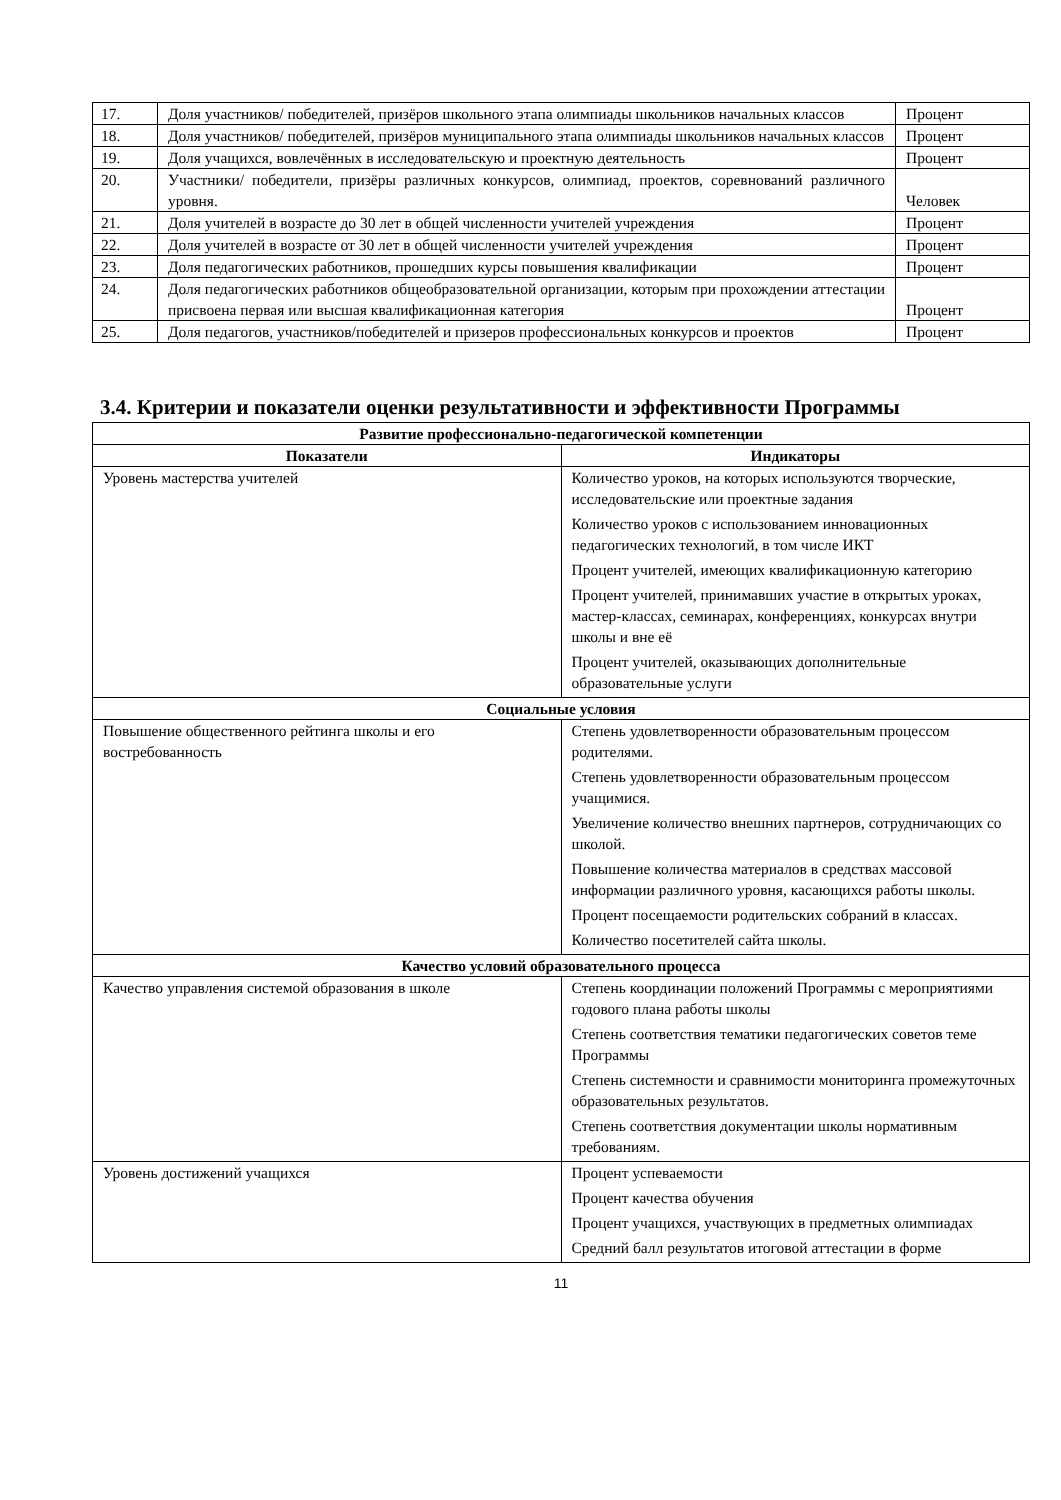| 17. | Доля участников/ победителей, призёров школьного этапа олимпиады школьников начальных классов | Процент |
| 18. | Доля участников/ победителей, призёров муниципального этапа олимпиады школьников начальных классов | Процент |
| 19. | Доля учащихся, вовлечённых в исследовательскую и проектную деятельность | Процент |
| 20. | Участники/ победители, призёры различных конкурсов, олимпиад, проектов, соревнований различного уровня. | Человек |
| 21. | Доля учителей в возрасте до 30 лет в общей численности учителей учреждения | Процент |
| 22. | Доля учителей в возрасте от 30 лет в общей численности учителей учреждения | Процент |
| 23. | Доля педагогических работников, прошедших курсы повышения квалификации | Процент |
| 24. | Доля педагогических работников общеобразовательной организации, которым при прохождении аттестации присвоена первая или высшая квалификационная категория | Процент |
| 25. | Доля педагогов, участников/победителей и призеров профессиональных конкурсов и проектов | Процент |
3.4. Критерии и показатели оценки результативности и эффективности Программы
| Развитие профессионально-педагогической компетенции | |
| Показатели | Индикаторы |
| Уровень мастерства учителей | Количество уроков, на которых используются творческие, исследовательские или проектные задания Количество уроков с использованием инновационных педагогических технологий, в том числе ИКТ Процент учителей, имеющих квалификационную категорию Процент учителей, принимавших участие в открытых уроках, мастер-классах, семинарах, конференциях, конкурсах внутри школы и вне её Процент учителей, оказывающих дополнительные образовательные услуги |
| Социальные условия | |
| Повышение общественного рейтинга школы и его востребованность | Степень удовлетворенности образовательным процессом родителями. Степень удовлетворенности образовательным процессом учащимися. Увеличение количество внешних партнеров, сотрудничающих со школой. Повышение количества материалов в средствах массовой информации различного уровня, касающихся работы школы. Процент посещаемости родительских собраний в классах. Количество посетителей сайта школы. |
| Качество условий образовательного процесса | |
| Качество управления системой образования в школе | Степень координации положений Программы с мероприятиями годового плана работы школы Степень соответствия тематики педагогических советов теме Программы Степень системности и сравнимости мониторинга промежуточных образовательных результатов. Степень соответствия документации школы нормативным требованиям. |
| Уровень достижений учащихся | Процент успеваемости Процент качества обучения Процент учащихся, участвующих в предметных олимпиадах Средний балл результатов итоговой аттестации в форме |
11